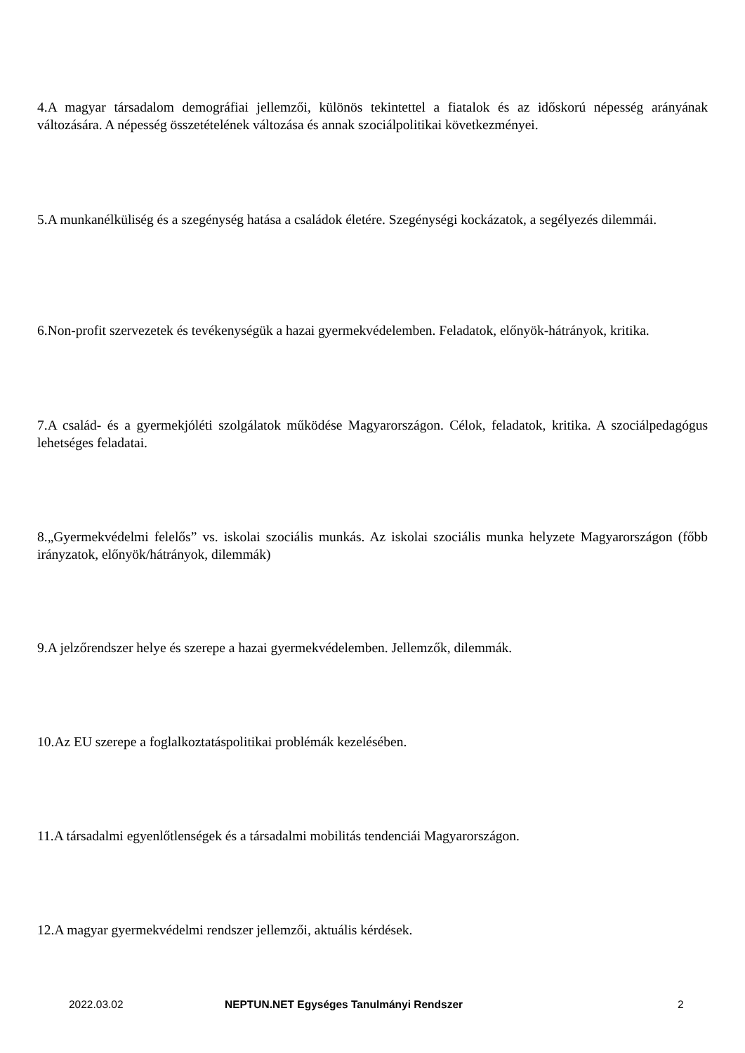4.A magyar társadalom demográfiai jellemzői, különös tekintettel a fiatalok és az időskorú népesség arányának változására. A népesség összetételének változása és annak szociálpolitikai következményei.
5.A munkanélküliség és a szegénység hatása a családok életére. Szegénységi kockázatok, a segélyezés dilemmái.
6.Non-profit szervezetek és tevékenységük a hazai gyermekvédelemben. Feladatok, előnyök-hátrányok, kritika.
7.A család- és a gyermekjóléti szolgálatok működése Magyarországon. Célok, feladatok, kritika. A szociálpedagógus lehetséges feladatai.
8.„Gyermekvédelmi felelős” vs. iskolai szociális munkás. Az iskolai szociális munka helyzete Magyarországon (főbb irányzatok, előnyök/hátrányok, dilemmák)
9.A jelzőrendszer helye és szerepe a hazai gyermekvédelemben. Jellemzők, dilemmák.
10.Az EU szerepe a foglalkoztatáspolitikai problémák kezelésében.
11.A társadalmi egyenlőtlenségek és a társadalmi mobilitás tendenciái Magyarországon.
12.A magyar gyermekvédelmi rendszer jellemzői, aktuális kérdések.
2022.03.02
NEPTUN.NET Egységes Tanulmányi Rendszer
2